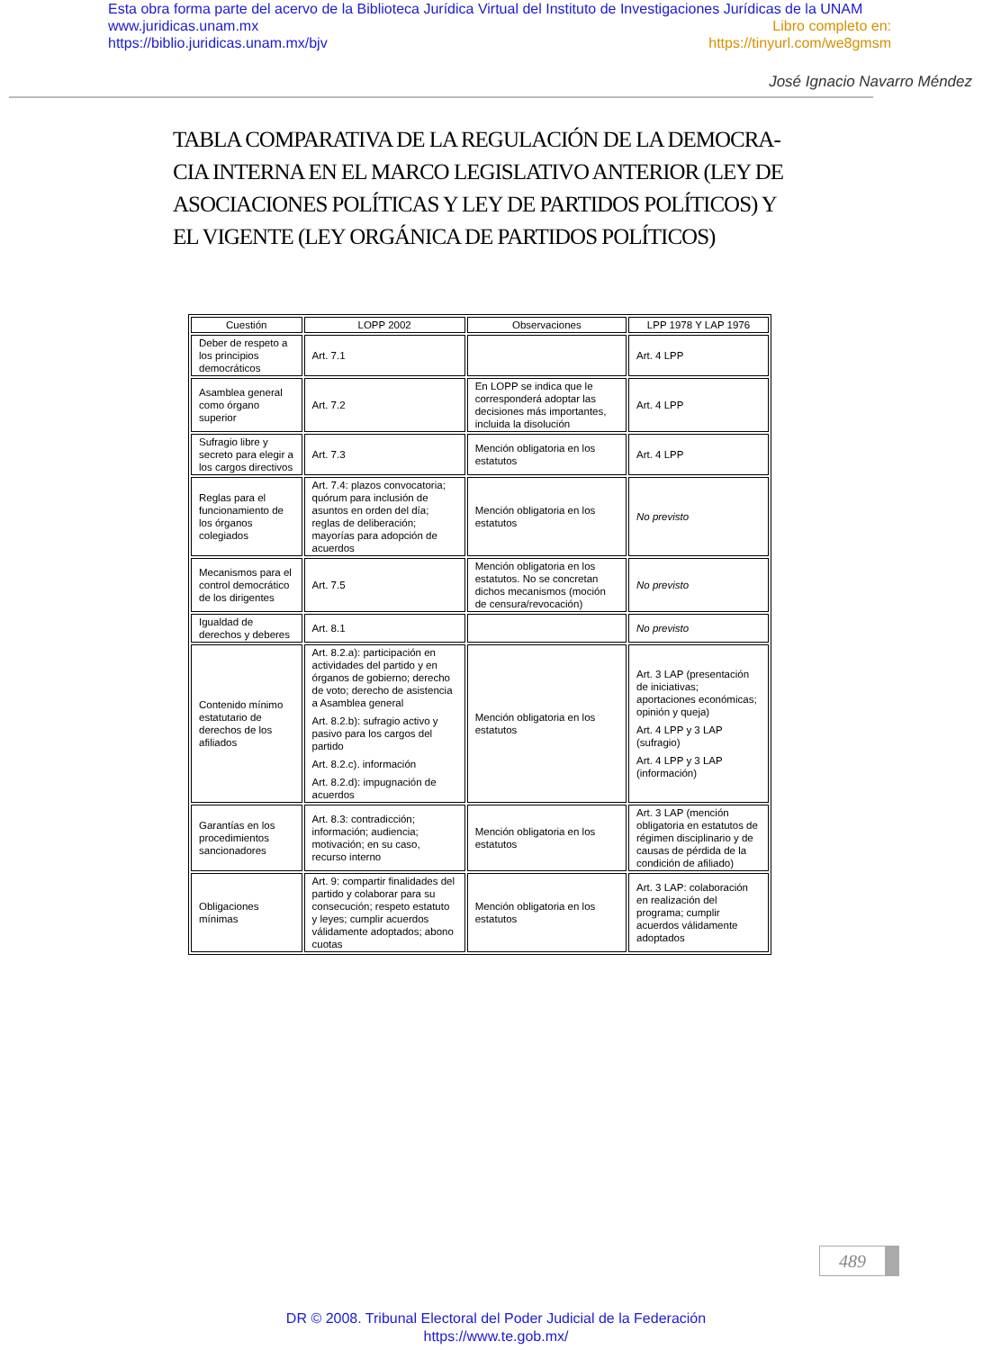Esta obra forma parte del acervo de la Biblioteca Jurídica Virtual del Instituto de Investigaciones Jurídicas de la UNAM
www.juridicas.unam.mx Libro completo en:
https://biblio.juridicas.unam.mx/bjv https://tinyurl.com/we8gmsm
José Ignacio Navarro Méndez
TABLA COMPARATIVA DE LA REGULACIÓN DE LA DEMOCRA-CIA INTERNA EN EL MARCO LEGISLATIVO ANTERIOR (LEY DE ASOCIACIONES POLÍTICAS Y LEY DE PARTIDOS POLÍTICOS) Y EL VIGENTE (LEY ORGÁNICA DE PARTIDOS POLÍTICOS)
| Cuestión | LOPP 2002 | Observaciones | LPP 1978 Y LAP 1976 |
| --- | --- | --- | --- |
| Deber de respeto a los principios democráticos | Art. 7.1 | | Art. 4 LPP |
| Asamblea general como órgano superior | Art. 7.2 | En LOPP se indica que le corresponderá adoptar las decisiones más importantes, incluida la disolución | Art. 4 LPP |
| Sufragio libre y secreto para elegir a los cargos directivos | Art. 7.3 | Mención obligatoria en los estatutos | Art. 4 LPP |
| Reglas para el funcionamiento de los órganos colegiados | Art. 7.4: plazos convocatoria; quórum para inclusión de asuntos en orden del día; reglas de deliberación; mayorías para adopción de acuerdos | Mención obligatoria en los estatutos | No previsto |
| Mecanismos para el control democrático de los dirigentes | Art. 7.5 | Mención obligatoria en los estatutos. No se concretan dichos mecanismos (moción de censura/revocación) | No previsto |
| Igualdad de derechos y deberes | Art. 8.1 | | No previsto |
| Contenido mínimo estatutario de derechos de los afiliados | Art. 8.2.a): participación en actividades del partido y en órganos de gobierno; derecho de voto; derecho de asistencia a Asamblea general Art. 8.2.b): sufragio activo y pasivo para los cargos del partido Art. 8.2.c). información Art. 8.2.d): impugnación de acuerdos | Mención obligatoria en los estatutos | Art. 3 LAP (presentación de iniciativas; aportaciones económicas; opinión y queja) Art. 4 LPP y 3 LAP (sufragio) Art. 4 LPP y 3 LAP (información) |
| Garantías en los procedimientos sancionadores | Art. 8.3: contradicción; información; audiencia; motivación; en su caso, recurso interno | Mención obligatoria en los estatutos | Art. 3 LAP (mención obligatoria en estatutos de régimen disciplinario y de causas de pérdida de la condición de afiliado) |
| Obligaciones mínimas | Art. 9: compartir finalidades del partido y colaborar para su consecución; respeto estatuto y leyes; cumplir acuerdos válidamente adoptados; abono cuotas | Mención obligatoria en los estatutos | Art. 3 LAP: colaboración en realización del programa; cumplir acuerdos válidamente adoptados |
489
DR © 2008. Tribunal Electoral del Poder Judicial de la Federación
https://www.te.gob.mx/